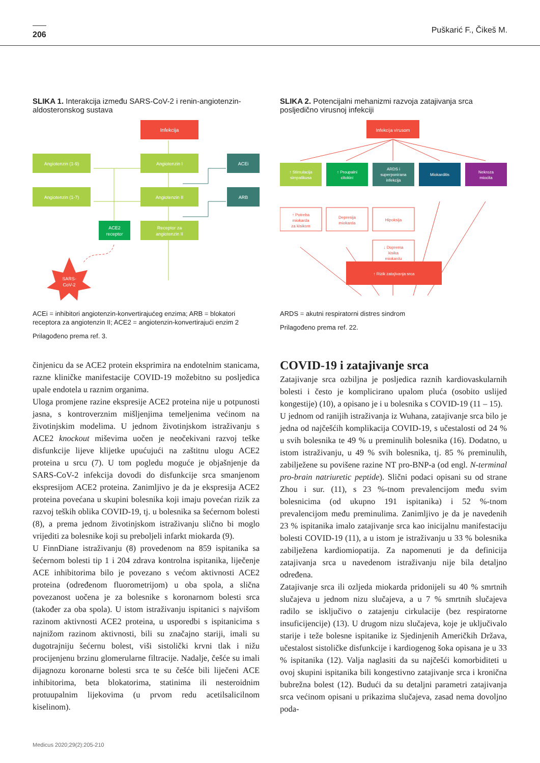206 Puškarić F., Čikeš M.
SLIKA 1. Interakcija između SARS-CoV-2 i renin-angiotenzin-aldosteronskog sustava
Infekcija
Angiotenzin (1-9)
Angiotenzin I
ACEi
Angiotenzin (1-7)
Angiotenzin II
ARB
ACE2
receptor
Receptor za
angiotenzin II
SARS-
CoV-2
ACEi = inhibitori angiotenzin-konvertirajućeg enzima; ARB = blokatori receptora za angiotenzin II; ACE2 = angiotenzin-konvertirajući enzim 2
Prilagođeno prema ref. 3.
SLIKA 2. Potencijalni mehanizmi razvoja zatajivanja srca posljedično virusnoj infekciji
Infekcija virusom
↑ Stimulacija
simpatikusa
↑ Proupalni
citokini
ARDS i
superponirana
infekcija
Miokarditis
Nekroza
miocita
↑ Potreba
miokarda
za kisikom
Depresija
miokarda
Hipoksija
↓ Doprema
kisika
miokardu
↑ Rizik zatajivanja srca
ARDS = akutni respiratorni distres sindrom
Prilagođeno prema ref. 22.
činjenicu da se ACE2 protein eksprimira na endotelnim stanicama, razne kliničke manifestacije COVID-19 možebitno su posljedica upale endotela u raznim organima.
Uloga promjene razine ekspresije ACE2 proteina nije u potpunosti jasna, s kontroverznim mišljenjima temeljenima većinom na životinjskim modelima. U jednom životinjskom istraživanju s ACE2 knockout miševima uočen je neočekivani razvoj teške disfunkcije lijeve klijetke upućujući na zaštitnu ulogu ACE2 proteina u srcu (7). U tom pogledu moguće je objašnjenje da SARS-CoV-2 infekcija dovodi do disfunkcije srca smanjenom ekspresijom ACE2 proteina. Zanimljivo je da je ekspresija ACE2 proteina povećana u skupini bolesnika koji imaju povećan rizik za razvoj teških oblika COVID-19, tj. u bolesnika sa šećernom bolesti (8), a prema jednom životinjskom istraživanju slično bi moglo vrijediti za bolesnike koji su preboljeli infarkt miokarda (9).
U FinnDiane istraživanju (8) provedenom na 859 ispitanika sa šećernom bolesti tip 1 i 204 zdrava kontrolna ispitanika, liječenje ACE inhibitorima bilo je povezano s većom aktivnosti ACE2 proteina (određenom fluorometrijom) u oba spola, a slična povezanost uočena je za bolesnike s koronarnom bolesti srca (također za oba spola). U istom istraživanju ispitanici s najvišom razinom aktivnosti ACE2 proteina, u usporedbi s ispitanicima s najnižom razinom aktivnosti, bili su značajno stariji, imali su dugotrajniju šećernu bolest, viši sistolički krvni tlak i nižu procijenjenu brzinu glomerularne filtracije. Nadalje, češće su imali dijagnozu koronarne bolesti srca te su češće bili liječeni ACE inhibitorima, beta blokatorima, statinima ili nesteroidnim protuupalnim lijekovima (u prvom redu acetilsalicilnom kiselinom).
COVID-19 i zatajivanje srca
Zatajivanje srca ozbiljna je posljedica raznih kardiovaskularnih bolesti i često je komplicirano upalom pluća (osobito uslijed kongestije) (10), a opisano je i u bolesnika s COVID-19 (11 – 15).
U jednom od ranijih istraživanja iz Wuhana, zatajivanje srca bilo je jedna od najčešćih komplikacija COVID-19, s učestalosti od 24 % u svih bolesnika te 49 % u preminulih bolesnika (16). Dodatno, u istom istraživanju, u 49 % svih bolesnika, tj. 85 % preminulih, zabilježene su povišene razine NT pro-BNP-a (od engl. N-terminal pro-brain natriuretic peptide). Slični podaci opisani su od strane Zhou i sur. (11), s 23 %-tnom prevalencijom među svim bolesnicima (od ukupno 191 ispitanika) i 52 %-tnom prevalencijom među preminulima. Zanimljivo je da je navedenih 23 % ispitanika imalo zatajivanje srca kao inicijalnu manifestaciju bolesti COVID-19 (11), a u istom je istraživanju u 33 % bolesnika zabilježena kardiomiopatija. Za napomenuti je da definicija zatajivanja srca u navedenom istraživanju nije bila detaljno određena.
Zatajivanje srca ili ozljeda miokarda pridonijeli su 40 % smrtnih slučajeva u jednom nizu slučajeva, a u 7 % smrtnih slučajeva radilo se isključivo o zatajenju cirkulacije (bez respiratorne insuficijencije) (13). U drugom nizu slučajeva, koje je uključivalo starije i teže bolesne ispitanike iz Sjedinjenih Američkih Država, učestalost sistoličke disfunkcije i kardiogenog šoka opisana je u 33 % ispitanika (12). Valja naglasiti da su najčešći komorbiditeti u ovoj skupini ispitanika bili kongestivno zatajivanje srca i kronična bubrežna bolest (12). Budući da su detaljni parametri zatajivanja srca većinom opisani u prikazima slučajeva, zasad nema dovoljno poda-
Medicus 2020;29(2):205-210